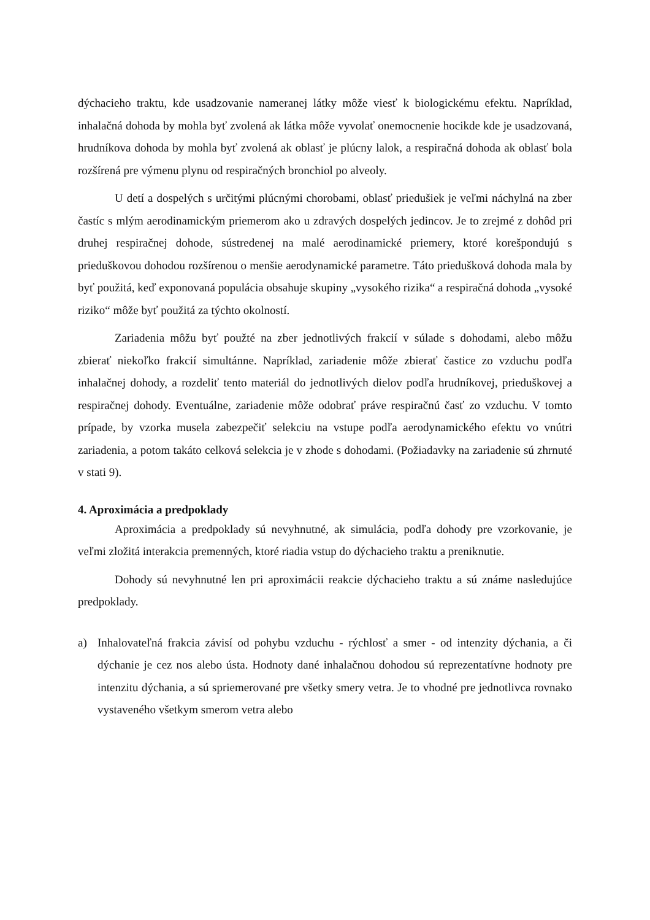dýchacieho traktu, kde usadzovanie nameranej látky môže viesť k biologickému efektu. Napríklad, inhalačná dohoda by mohla byť zvolená ak látka môže vyvolať onemocnenie hocikde kde je usadzovaná, hrudníkova dohoda by mohla byť zvolená ak oblasť je plúcny lalok, a respiračná dohoda ak oblasť bola rozšírená pre výmenu plynu od respiračných bronchiol po alveoly.
U detí a dospelých s určitými plúcnými chorobami, oblasť priedušiek je veľmi náchylná na zber častíc s mlým aerodinamickým priemerom ako u zdravých dospelých jedincov. Je to zrejmé z dohôd pri druhej respiračnej dohode, sústredenej na malé aerodinamické priemery, ktoré korešpondujú s prieduškovou dohodou rozšírenou o menšie aerodynamické parametre. Táto priedušková dohoda mala by byť použitá, keď exponovaná populácia obsahuje skupiny „vysokého rizika“ a respiračná dohoda „vysoké riziko“ môže byť použitá za týchto okolností.
Zariadenia môžu byť použté na zber jednotlivých frakcií v súlade s dohodami, alebo môžu zbierať niekoľko frakcií simultánne. Napríklad, zariadenie môže zbierať častice zo vzduchu podľa inhalačnej dohody, a rozdeliť tento materiál do jednotlivých dielov podľa hrudníkovej, prieduškovej a respiračnej dohody. Eventuálne, zariadenie môže odobrať práve respiračnú časť zo vzduchu. V tomto prípade, by vzorka musela zabezpečiť selekciu na vstupe podľa aerodynamického efektu vo vnútri zariadenia, a potom takáto celková selekcia je v zhode s dohodami. (Požiadavky na zariadenie sú zhrnuté v stati 9).
4. Aproximácia a predpoklady
Aproximácia a predpoklady sú nevyhnutné, ak simulácia, podľa dohody pre vzorkovanie, je veľmi zložitá interakcia premenných, ktoré riadia vstup do dýchacieho traktu a preniknutie.
Dohody sú nevyhnutné len pri aproximácii reakcie dýchacieho traktu a sú známe nasledujúce predpoklady.
a) Inhalovateľná frakcia závisí od pohybu vzduchu - rýchlosť a smer - od intenzity dýchania, a či dýchanie je cez nos alebo ústa. Hodnoty dané inhalačnou dohodou sú reprezentatívne hodnoty pre intenzitu dýchania, a sú spriemerované pre všetky smery vetra. Je to vhodné pre jednotlivca rovnako vystaveného všetkym smerom vetra alebo